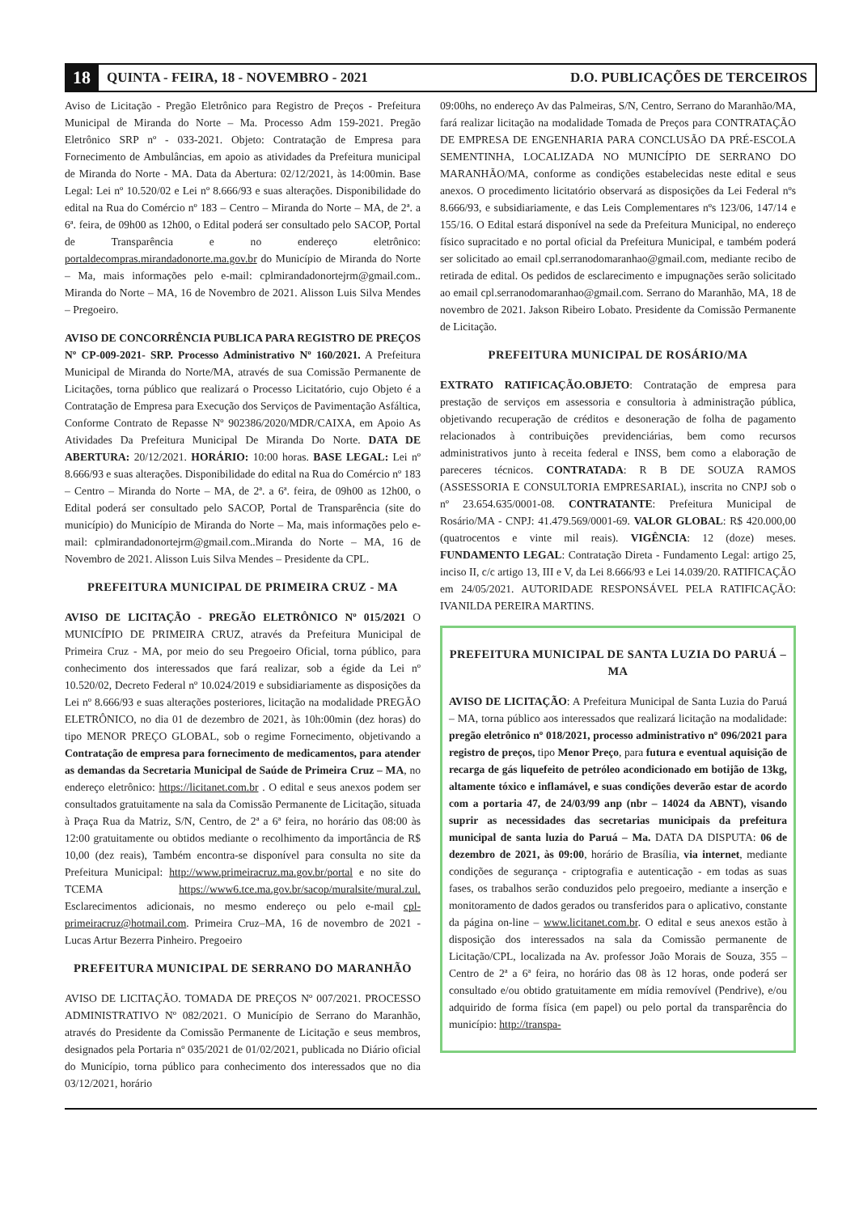18 QUINTA - FEIRA, 18 - NOVEMBRO - 2021 D.O. PUBLICAÇÕES DE TERCEIROS
Aviso de Licitação - Pregão Eletrônico para Registro de Preços - Prefeitura Municipal de Miranda do Norte – Ma. Processo Adm 159-2021. Pregão Eletrônico SRP nº - 033-2021. Objeto: Contratação de Empresa para Fornecimento de Ambulâncias, em apoio as atividades da Prefeitura municipal de Miranda do Norte - MA. Data da Abertura: 02/12/2021, às 14:00min. Base Legal: Lei nº 10.520/02 e Lei nº 8.666/93 e suas alterações. Disponibilidade do edital na Rua do Comércio nº 183 – Centro – Miranda do Norte – MA, de 2ª. a 6ª. feira, de 09h00 as 12h00, o Edital poderá ser consultado pelo SACOP, Portal de Transparência e no endereço eletrônico: portaldecompras.mirandadonorte.ma.gov.br do Município de Miranda do Norte – Ma, mais informações pelo e-mail: cplmirandadonortejrm@gmail.com.. Miranda do Norte – MA, 16 de Novembro de 2021. Alisson Luis Silva Mendes – Pregoeiro.
AVISO DE CONCORRÊNCIA PUBLICA PARA REGISTRO DE PREÇOS Nº CP-009-2021- SRP. Processo Administrativo Nº 160/2021. A Prefeitura Municipal de Miranda do Norte/MA, através de sua Comissão Permanente de Licitações, torna público que realizará o Processo Licitatório, cujo Objeto é a Contratação de Empresa para Execução dos Serviços de Pavimentação Asfáltica, Conforme Contrato de Repasse Nº 902386/2020/MDR/CAIXA, em Apoio As Atividades Da Prefeitura Municipal De Miranda Do Norte. DATA DE ABERTURA: 20/12/2021. HORÁRIO: 10:00 horas. BASE LEGAL: Lei nº 8.666/93 e suas alterações. Disponibilidade do edital na Rua do Comércio nº 183 – Centro – Miranda do Norte – MA, de 2ª. a 6ª. feira, de 09h00 as 12h00, o Edital poderá ser consultado pelo SACOP, Portal de Transparência (site do município) do Município de Miranda do Norte – Ma, mais informações pelo e-mail: cplmirandadonortejrm@gmail.com..Miranda do Norte – MA, 16 de Novembro de 2021. Alisson Luis Silva Mendes – Presidente da CPL.
PREFEITURA MUNICIPAL DE PRIMEIRA CRUZ - MA
AVISO DE LICITAÇÃO - PREGÃO ELETRÔNICO Nº 015/2021 O MUNICÍPIO DE PRIMEIRA CRUZ, através da Prefeitura Municipal de Primeira Cruz - MA, por meio do seu Pregoeiro Oficial, torna público, para conhecimento dos interessados que fará realizar, sob a égide da Lei nº 10.520/02, Decreto Federal nº 10.024/2019 e subsidiariamente as disposições da Lei nº 8.666/93 e suas alterações posteriores, licitação na modalidade PREGÃO ELETRÔNICO, no dia 01 de dezembro de 2021, às 10h:00min (dez horas) do tipo MENOR PREÇO GLOBAL, sob o regime Fornecimento, objetivando a Contratação de empresa para fornecimento de medicamentos, para atender as demandas da Secretaria Municipal de Saúde de Primeira Cruz – MA, no endereço eletrônico: https://licitanet.com.br . O edital e seus anexos podem ser consultados gratuitamente na sala da Comissão Permanente de Licitação, situada à Praça Rua da Matriz, S/N, Centro, de 2ª a 6ª feira, no horário das 08:00 às 12:00 gratuitamente ou obtidos mediante o recolhimento da importância de R$ 10,00 (dez reais), Também encontra-se disponível para consulta no site da Prefeitura Municipal: http://www.primeiracruz.ma.gov.br/portal e no site do TCEMA https://www6.tce.ma.gov.br/sacop/muralsite/mural.zul. Esclarecimentos adicionais, no mesmo endereço ou pelo e-mail cpl-primeiracruz@hotmail.com. Primeira Cruz–MA, 16 de novembro de 2021 - Lucas Artur Bezerra Pinheiro. Pregoeiro
PREFEITURA MUNICIPAL DE SERRANO DO MARANHÃO
AVISO DE LICITAÇÃO. TOMADA DE PREÇOS Nº 007/2021. PROCESSO ADMINISTRATIVO Nº 082/2021. O Município de Serrano do Maranhão, através do Presidente da Comissão Permanente de Licitação e seus membros, designados pela Portaria nº 035/2021 de 01/02/2021, publicada no Diário oficial do Município, torna público para conhecimento dos interessados que no dia 03/12/2021, horário
09:00hs, no endereço Av das Palmeiras, S/N, Centro, Serrano do Maranhão/MA, fará realizar licitação na modalidade Tomada de Preços para CONTRATAÇÃO DE EMPRESA DE ENGENHARIA PARA CONCLUSÃO DA PRÉ-ESCOLA SEMENTINHA, LOCALIZADA NO MUNICÍPIO DE SERRANO DO MARANHÃO/MA, conforme as condições estabelecidas neste edital e seus anexos. O procedimento licitatório observará as disposições da Lei Federal nºs 8.666/93, e subsidiariamente, e das Leis Complementares nºs 123/06, 147/14 e 155/16. O Edital estará disponível na sede da Prefeitura Municipal, no endereço físico supracitado e no portal oficial da Prefeitura Municipal, e também poderá ser solicitado ao email cpl.serranodomaranhao@gmail.com, mediante recibo de retirada de edital. Os pedidos de esclarecimento e impugnações serão solicitado ao email cpl.serranodomaranhao@gmail.com. Serrano do Maranhão, MA, 18 de novembro de 2021. Jakson Ribeiro Lobato. Presidente da Comissão Permanente de Licitação.
PREFEITURA MUNICIPAL DE ROSÁRIO/MA
EXTRATO RATIFICAÇÃO.OBJETO: Contratação de empresa para prestação de serviços em assessoria e consultoria à administração pública, objetivando recuperação de créditos e desoneração de folha de pagamento relacionados à contribuições previdenciárias, bem como recursos administrativos junto à receita federal e INSS, bem como a elaboração de pareceres técnicos. CONTRATADA: R B DE SOUZA RAMOS (ASSESSORIA E CONSULTORIA EMPRESARIAL), inscrita no CNPJ sob o nº 23.654.635/0001-08. CONTRATANTE: Prefeitura Municipal de Rosário/MA - CNPJ: 41.479.569/0001-69. VALOR GLOBAL: R$ 420.000,00 (quatrocentos e vinte mil reais). VIGÊNCIA: 12 (doze) meses. FUNDAMENTO LEGAL: Contratação Direta - Fundamento Legal: artigo 25, inciso II, c/c artigo 13, III e V, da Lei 8.666/93 e Lei 14.039/20. RATIFICAÇÃO em 24/05/2021. AUTORIDADE RESPONSÁVEL PELA RATIFICAÇÃO: IVANILDA PEREIRA MARTINS.
PREFEITURA MUNICIPAL DE SANTA LUZIA DO PARUÁ – MA
AVISO DE LICITAÇÃO: A Prefeitura Municipal de Santa Luzia do Paruá – MA, torna público aos interessados que realizará licitação na modalidade: pregão eletrônico nº 018/2021, processo administrativo nº 096/2021 para registro de preços, tipo Menor Preço, para futura e eventual aquisição de recarga de gás liquefeito de petróleo acondicionado em botijão de 13kg, altamente tóxico e inflamável, e suas condições deverão estar de acordo com a portaria 47, de 24/03/99 anp (nbr – 14024 da ABNT), visando suprir as necessidades das secretarias municipais da prefeitura municipal de santa luzia do Paruá – Ma. DATA DA DISPUTA: 06 de dezembro de 2021, às 09:00, horário de Brasília, via internet, mediante condições de segurança - criptografia e autenticação - em todas as suas fases, os trabalhos serão conduzidos pelo pregoeiro, mediante a inserção e monitoramento de dados gerados ou transferidos para o aplicativo, constante da página on-line – www.licitanet.com.br. O edital e seus anexos estão à disposição dos interessados na sala da Comissão permanente de Licitação/CPL, localizada na Av. professor João Morais de Souza, 355 – Centro de 2ª a 6ª feira, no horário das 08 às 12 horas, onde poderá ser consultado e/ou obtido gratuitamente em mídia removível (Pendrive), e/ou adquirido de forma física (em papel) ou pelo portal da transparência do município: http://transpa-